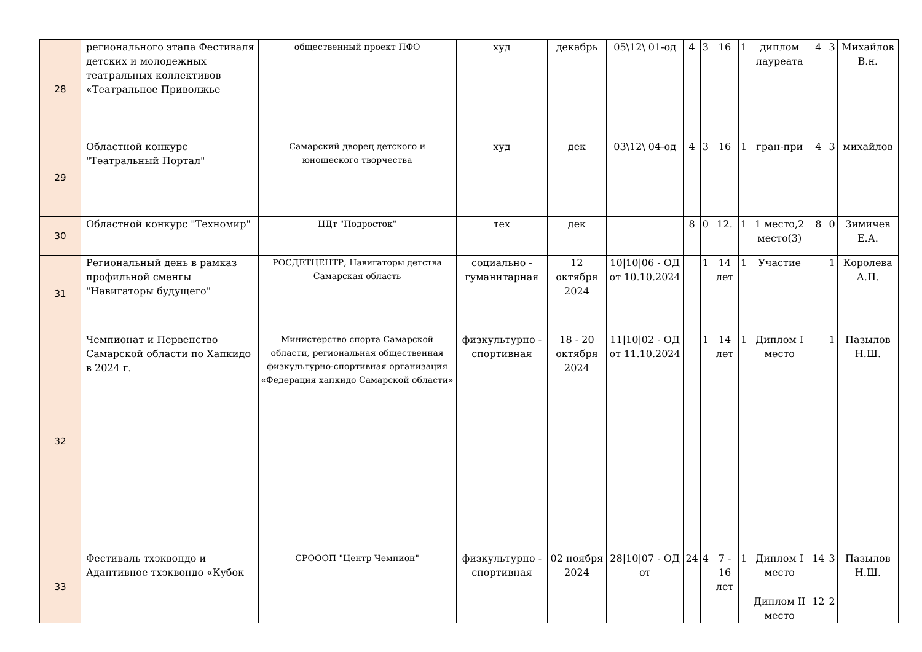| 28 | регионального этапа Фестиваля детских и молодежных театральных коллективов «Театральное Приволжье | общественный проект ПФО | худ | декабрь | 05\12\ 01-од | 4 | 3 | 16 | 1 | диплом лауреата | 4 | 3 | Михайлов В.н. |
| 29 | Областной конкурс "Театральный Портал" | Самарский дворец детского и юношеского творчества | худ | дек | 03\12\ 04-од | 4 | 3 | 16 | 1 | гран-при | 4 | 3 | михайлов |
| 30 | Областной конкурс "Техномир" | ЦДт "Подросток" | тех | дек | | 8 | 0 | 12. | 1 | 1 место,2 место(3) | 8 | 0 | Зимичев Е.А. |
| 31 | Региональный день в рамказ профильной сменгы "Навигаторы будущего" | РОСДЕТЦЕНТР, Навигаторы детства Самарская область | социально - гуманитарная | 12 октября 2024 | 10/10/06 - ОД от 10.10.2024 | | 1 | 14 лет | 1 | Участие | | 1 | Королева А.П. |
| 32 | Чемпионат и Первенство Самарской области по Хапкидо в 2024 г. | Министерство спорта Самарской области, региональная общественная физкультурно-спортивная организация «Федерация хапкидо Самарской области» | физкультурно - спортивная | 18 - 20 октября 2024 | 11/10/02 - ОД от 11.10.2024 | | 1 | 14 лет | 1 | Диплом I место | | 1 | Пазылов Н.Ш. |
| 33 | Фестиваль тхэквондо и Адаптивное тхэквондо «Кубок | СРОООП "Центр Чемпион" | физкультурно - спортивная | 02 ноября 2024 | 28/10/07 - ОД от | 24 | 4 | 7 - 16 лет | 1 | Диплом I место | 14 | 3 | Пазылов Н.Ш. |
| | | | | | | | | | | Диплом II место | 12 | 2 | |